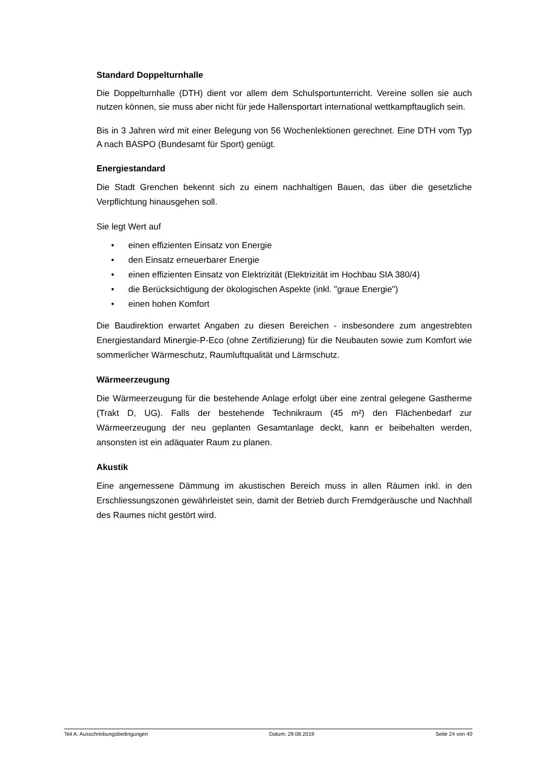Standard Doppelturnhalle
Die Doppelturnhalle (DTH) dient vor allem dem Schulsportunterricht. Vereine sollen sie auch nutzen können, sie muss aber nicht für jede Hallensportart international wettkampftauglich sein.
Bis in 3 Jahren wird mit einer Belegung von 56 Wochenlektionen gerechnet. Eine DTH vom Typ A nach BASPO (Bundesamt für Sport) genügt.
Energiestandard
Die Stadt Grenchen bekennt sich zu einem nachhaltigen Bauen, das über die gesetzliche Verpflichtung hinausgehen soll.
Sie legt Wert auf
• einen effizienten Einsatz von Energie
• den Einsatz erneuerbarer Energie
• einen effizienten Einsatz von Elektrizität (Elektrizität im Hochbau SIA 380/4)
• die Berücksichtigung der ökologischen Aspekte (inkl. "graue Energie")
• einen hohen Komfort
Die Baudirektion erwartet Angaben zu diesen Bereichen - insbesondere zum angestrebten Energiestandard Minergie-P-Eco (ohne Zertifizierung) für die Neubauten sowie zum Komfort wie sommerlicher Wärmeschutz, Raumluftqualität und Lärmschutz.
Wärmeerzeugung
Die Wärmeerzeugung für die bestehende Anlage erfolgt über eine zentral gelegene Gastherme (Trakt D, UG). Falls der bestehende Technikraum (45 m²) den Flächenbedarf zur Wärmeerzeugung der neu geplanten Gesamtanlage deckt, kann er beibehalten werden, ansonsten ist ein adäquater Raum zu planen.
Akustik
Eine angemessene Dämmung im akustischen Bereich muss in allen Räumen inkl. in den Erschliessungszonen gewährleistet sein, damit der Betrieb durch Fremdgeräusche und Nachhall des Raumes nicht gestört wird.
Teil A: Ausschreibungsbedingungen Datum: 29.08.2019 Seite 24 von 40